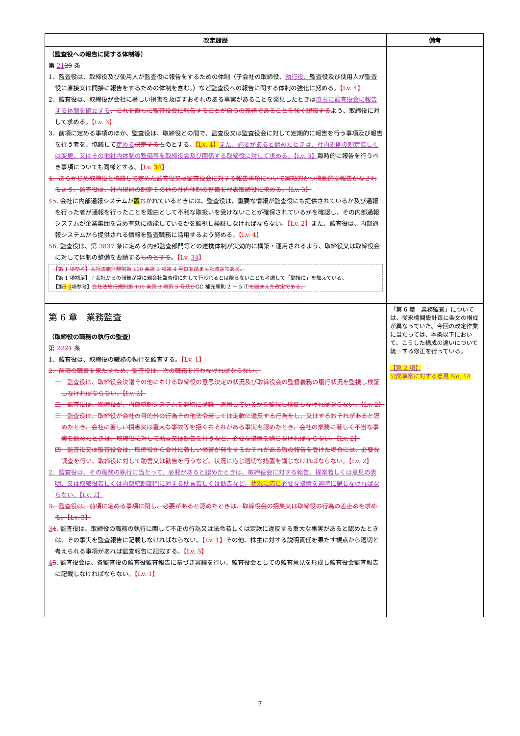| 改定履歴 | 備考 |
| --- | --- |
| （監査役への報告に関する体制等） 第 21 20 条 1．監査役は、取締役及び使用人が監査役に報告をするための体制（子会社の取締役、 執行役、 監査役及び使用人が監査役に直接又は間接に報告をするための体制を含む。）など監査役への報告に関する体制の強化に努める。 【Lv. 4】 2．監査役は、取締役が会社に著しい損害を及ぼすおそれのある事実があることを発見したときは 直ちに監査役会に報告する体制を確立する 、これを直ちに監査役会に報告することが自らの義務であることを強く認識する よう、取締役に対して求める。 【Lv. 3】 3．前項に定める事項のほか、監査役は、取締役との間で、監査役又は監査役会に対して定期的に報告を行う事項及び報告を行う者を、協議して 定める 決定する ものとする。 【Lv. 4】 また、必要があると認めたときは、社内規則の制定若しくは変更、又はその他社内体制の整備等を取締役会及び関係する取締役に対して求める。【Lv. 3】 臨時的に報告を行うべき事項についても同様とする。 【Lv. 34 】 4．あらかじめ取締役と協議して定めた監査役又は監査役会に対する報告事項について実効的かつ機動的な報告がなされるよう、監査役は、社内規則の制定その他の社内体制の整備を代表取締役に求める。【Lv. 3】 4 5 . 会社に内部通報システムが 置 お かれているときには、監査役は、重要な情報が監査役にも提供されているか及び通報を行った者が通報を行ったことを理由として不利な取扱いを受けないことが確保されているかを確認し、その内部通報システムが企業集団を含め有効に機能しているかを監視し検証しなければならない。 【Lv. 2】 また、監査役は、内部通報システムから提供される情報を監査職務に活用するよう努める。 【Lv. 4】 5 6 . 監査役は、第 38 37 条に定める内部監査部門等との連携体制が実効的に構築・運用されるよう、取締役又は取締役会に対して体制の整備を要請する ものとする 。 【Lv. 34 】 【第 1 項参考】会社法施行規則第 100 条第 3 項第 4 号ロを踏まえた改定である。 【第 1 項補足】子会社からの報告が常に親会社監査役に対して行われるとは限らないことも考慮して「間接に」を加えている。 【第 5 4 項参考】 会社法施行規則第 100 条第 3 項第 5 号及び GC 補充原則 2 － 5 ① を踏まえた改定である。 | |
| 第 6 章 業務監査 （取締役の職務の執行の監査） 第 22 21 条 1．監査役は、取締役の職務の執行を監査する。 【Lv. 1】 2．前項の職責を果たすため、監査役は、次の職務を行わなければならない。 一 監査役は、取締役会決議その他における取締役の意思決定の状況及び取締役会の監督義務の履行状況を監視し検証しなければならない。【Lv. 2】 二 監査役は、取締役が、内部統制システムを適切に構築・運用しているかを監視し検証しなければならない。【Lv. 2】 三 監査役は、取締役が会社の目的外の行為その他法令若しくは定款に違反する行為をし、又はするおそれがあると認めたとき、会社に著しい損害又は重大な事故等を招くおそれがある事実を認めたとき、会社の業務に著しく不当な事実を認めたときは、取締役に対して助言又は勧告を行うなど、必要な措置を講じなければならない。【Lv. 2】 四 監査役又は監査役会は、取締役から会社に著しい損害が発生するおそれがある旨の報告を受けた場合には、必要な調査を行い、取締役に対して助言又は勧告を行うなど、状況に応じ適切な措置を講じなければならない。【Lv. 2】 2．監査役は、その職務の執行に当たって、必要があると認めたときは、取締役会に対する報告、提案若しくは意見の表明、又は取締役若しくは内部統制部門に対する助言若しくは勧告など、 状況に応じ 必要な措置を適時に講じなければならない。【Lv. 2】 3．監査役は、前項に定める事項に関し、必要があると認めたときは、取締役会の招集又は取締役の行為の差止めを求める。【Lv. 3】 3 4 . 監査役は、取締役の職務の執行に関して不正の行為又は法令若しくは定款に違反する重大な事実があると認めたときは、その事実を監査報告に記載しなければならない。 【Lv. 1】 その他、株主に対する説明責任を果たす観点から適切と考えられる事項があれば監査報告に記載する。 【Lv. 3】 4 5 . 監査役会は、各監査役の監査役監査報告に基づき審議を行い、監査役会としての監査意見を形成し監査役会監査報告に記載しなければならない。 【Lv. 1】 | 「第 6 章 業務監査」については、従来機関設計毎に条文の構成が異なっていた。今回の改定作業に当たっては、本条以下において、こうした構成の違いについて統一する修正を行っている。 【第 2 項】 公開草案に対する意見 No. 14 |
7